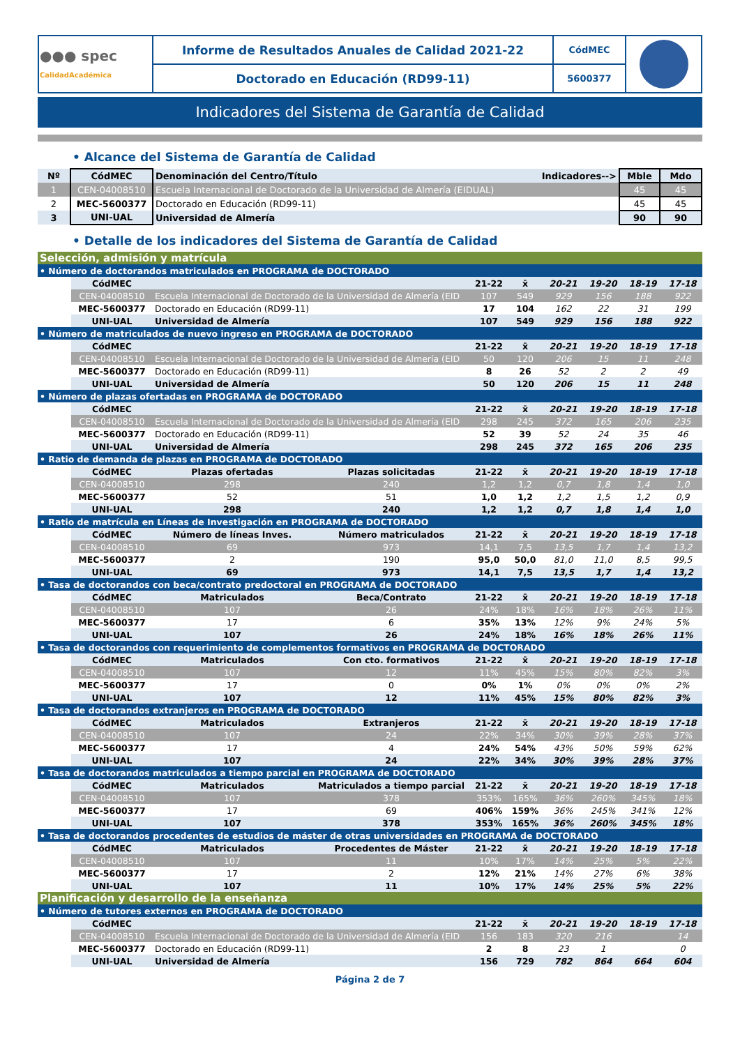| ●●● spec CalidadAcadémica | Informe de Resultados Anuales de Calidad 2021-22 | CódMEC | |
| | Doctorado en Educación (RD99-11) | 5600377 | |
Indicadores del Sistema de Garantía de Calidad
• Alcance del Sistema de Garantía de Calidad
| Nº | CódMEC | Denominación del Centro/Título | Indicadores--> | Mble | Mdo |
| 1 | CEN-04008510 | Escuela Internacional de Doctorado de la Universidad de Almería (EIDUAL) | | 45 | 45 |
| 2 | MEC-5600377 | Doctorado en Educación (RD99-11) | | 45 | 45 |
| 3 | UNI-UAL | Universidad de Almería | | 90 | 90 |
• Detalle de los indicadores del Sistema de Garantía de Calidad
| Selección, admisión y matrícula | | | | | | | | | |
| • Número de doctorandos matriculados en PROGRAMA de DOCTORADO | | | | | | | | | |
| | CódMEC | | | 21-22 | x̄ | 20-21 | 19-20 | 18-19 | 17-18 |
| | CEN-04008510 | Escuela Internacional de Doctorado de la Universidad de Almería (EID | | 107 | 549 | 929 | 156 | 188 | 922 |
| | MEC-5600377 | Doctorado en Educación (RD99-11) | | 17 | 104 | 162 | 22 | 31 | 199 |
| | UNI-UAL | Universidad de Almería | | 107 | 549 | 929 | 156 | 188 | 922 |
| • Número de matriculados de nuevo ingreso en PROGRAMA de DOCTORADO | | | | | | | | | |
| | CódMEC | | | 21-22 | x̄ | 20-21 | 19-20 | 18-19 | 17-18 |
| | CEN-04008510 | Escuela Internacional de Doctorado de la Universidad de Almería (EID | | 50 | 120 | 206 | 15 | 11 | 248 |
| | MEC-5600377 | Doctorado en Educación (RD99-11) | | 8 | 26 | 52 | 2 | 2 | 49 |
| | UNI-UAL | Universidad de Almería | | 50 | 120 | 206 | 15 | 11 | 248 |
| • Número de plazas ofertadas en PROGRAMA de DOCTORADO | | | | | | | | | |
| | CódMEC | | | 21-22 | x̄ | 20-21 | 19-20 | 18-19 | 17-18 |
| | CEN-04008510 | Escuela Internacional de Doctorado de la Universidad de Almería (EID | | 298 | 245 | 372 | 165 | 206 | 235 |
| | MEC-5600377 | Doctorado en Educación (RD99-11) | | 52 | 39 | 52 | 24 | 35 | 46 |
| | UNI-UAL | Universidad de Almería | | 298 | 245 | 372 | 165 | 206 | 235 |
| • Ratio de demanda de plazas en PROGRAMA de DOCTORADO | | | | | | | | | |
| | CódMEC | Plazas ofertadas | Plazas solicitadas | 21-22 | x̄ | 20-21 | 19-20 | 18-19 | 17-18 |
| | CEN-04008510 | 298 | 240 | 1,2 | 1,2 | 0,7 | 1,8 | 1,4 | 1,0 |
| | MEC-5600377 | 52 | 51 | 1,0 | 1,2 | 1,2 | 1,5 | 1,2 | 0,9 |
| | UNI-UAL | 298 | 240 | 1,2 | 1,2 | 0,7 | 1,8 | 1,4 | 1,0 |
| • Ratio de matrícula en Líneas de Investigación en PROGRAMA de DOCTORADO | | | | | | | | | |
| | CódMEC | Número de líneas Inves. | Número matriculados | 21-22 | x̄ | 20-21 | 19-20 | 18-19 | 17-18 |
| | CEN-04008510 | 69 | 973 | 14,1 | 7,5 | 13,5 | 1,7 | 1,4 | 13,2 |
| | MEC-5600377 | 2 | 190 | 95,0 | 50,0 | 81,0 | 11,0 | 8,5 | 99,5 |
| | UNI-UAL | 69 | 973 | 14,1 | 7,5 | 13,5 | 1,7 | 1,4 | 13,2 |
| • Tasa de doctorandos con beca/contrato predoctoral en PROGRAMA de DOCTORADO | | | | | | | | | |
| | CódMEC | Matriculados | Beca/Contrato | 21-22 | x̄ | 20-21 | 19-20 | 18-19 | 17-18 |
| | CEN-04008510 | 107 | 26 | 24% | 18% | 16% | 18% | 26% | 11% |
| | MEC-5600377 | 17 | 6 | 35% | 13% | 12% | 9% | 24% | 5% |
| | UNI-UAL | 107 | 26 | 24% | 18% | 16% | 18% | 26% | 11% |
| • Tasa de doctorandos con requerimiento de complementos formativos en PROGRAMA de DOCTORADO | | | | | | | | | |
| | CódMEC | Matriculados | Con cto. formativos | 21-22 | x̄ | 20-21 | 19-20 | 18-19 | 17-18 |
| | CEN-04008510 | 107 | 12 | 11% | 45% | 15% | 80% | 82% | 3% |
| | MEC-5600377 | 17 | 0 | 0% | 1% | 0% | 0% | 0% | 2% |
| | UNI-UAL | 107 | 12 | 11% | 45% | 15% | 80% | 82% | 3% |
| • Tasa de doctorandos extranjeros en PROGRAMA de DOCTORADO | | | | | | | | | |
| | CódMEC | Matriculados | Extranjeros | 21-22 | x̄ | 20-21 | 19-20 | 18-19 | 17-18 |
| | CEN-04008510 | 107 | 24 | 22% | 34% | 30% | 39% | 28% | 37% |
| | MEC-5600377 | 17 | 4 | 24% | 54% | 43% | 50% | 59% | 62% |
| | UNI-UAL | 107 | 24 | 22% | 34% | 30% | 39% | 28% | 37% |
| • Tasa de doctorandos matriculados a tiempo parcial en PROGRAMA de DOCTORADO | | | | | | | | | |
| | CódMEC | Matriculados | Matriculados a tiempo parcial | 21-22 | x̄ | 20-21 | 19-20 | 18-19 | 17-18 |
| | CEN-04008510 | 107 | 378 | 353% | 165% | 36% | 260% | 345% | 18% |
| | MEC-5600377 | 17 | 69 | 406% | 159% | 36% | 245% | 341% | 12% |
| | UNI-UAL | 107 | 378 | 353% | 165% | 36% | 260% | 345% | 18% |
| • Tasa de doctorandos procedentes de estudios de máster de otras universidades en PROGRAMA de DOCTORADO | | | | | | | | | |
| | CódMEC | Matriculados | Procedentes de Máster | 21-22 | x̄ | 20-21 | 19-20 | 18-19 | 17-18 |
| | CEN-04008510 | 107 | 11 | 10% | 17% | 14% | 25% | 5% | 22% |
| | MEC-5600377 | 17 | 2 | 12% | 21% | 14% | 27% | 6% | 38% |
| | UNI-UAL | 107 | 11 | 10% | 17% | 14% | 25% | 5% | 22% |
| Planificación y desarrollo de la enseñanza | | | | | | | | | |
| • Número de tutores externos en PROGRAMA de DOCTORADO | | | | | | | | | |
| | CódMEC | | | 21-22 | x̄ | 20-21 | 19-20 | 18-19 | 17-18 |
| | CEN-04008510 | Escuela Internacional de Doctorado de la Universidad de Almería (EID | | 156 | 183 | 320 | 216 | | 14 |
| | MEC-5600377 | Doctorado en Educación (RD99-11) | | 2 | 8 | 23 | 1 | | 0 |
| | UNI-UAL | Universidad de Almería | | 156 | 729 | 782 | 864 | 664 | 604 |
Página 2 de 7